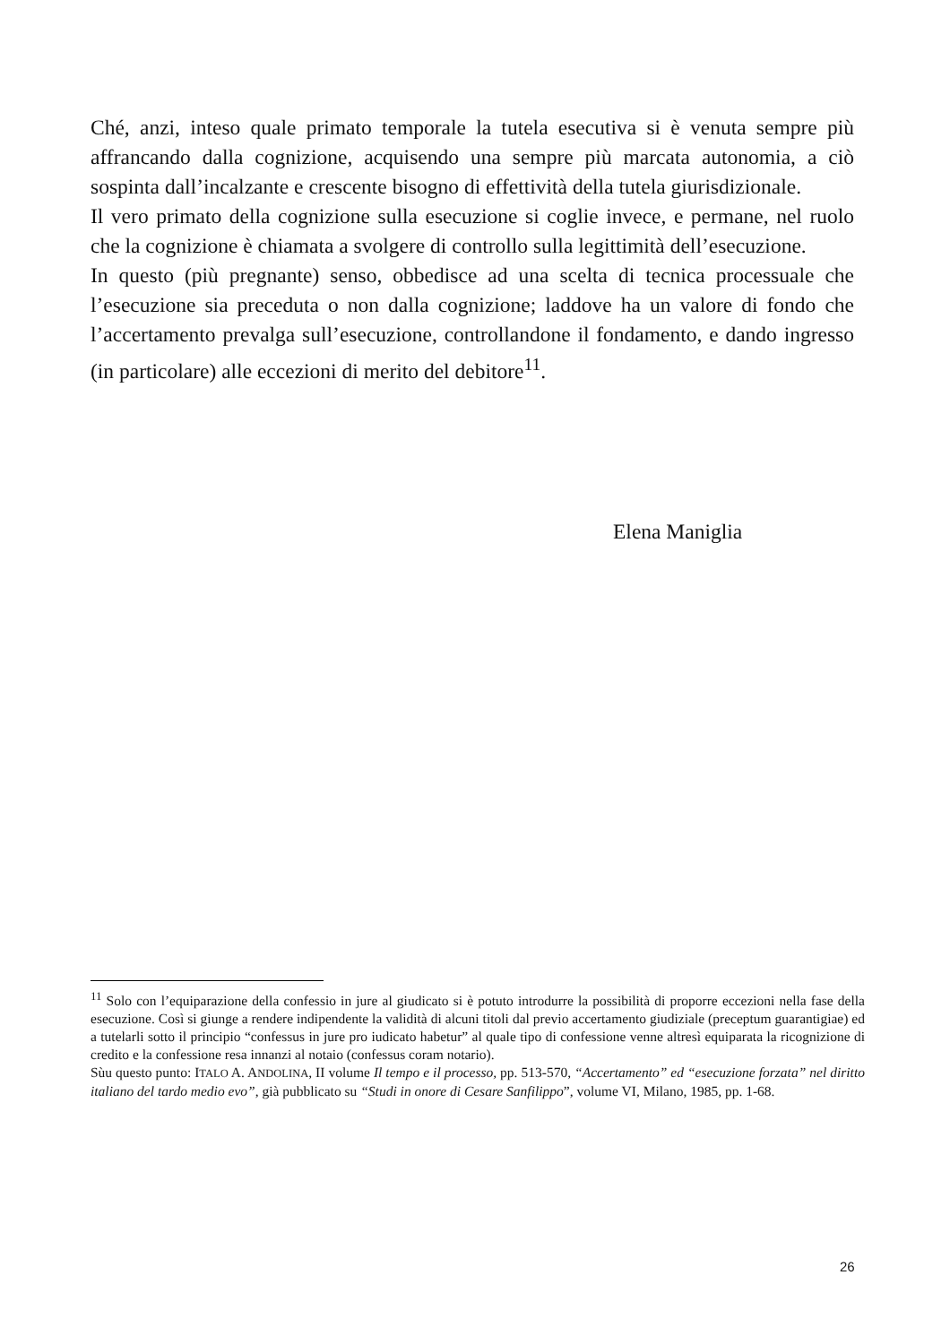Ché, anzi, inteso quale primato temporale la tutela esecutiva si è venuta sempre più affrancando dalla cognizione, acquisendo una sempre più marcata autonomia, a ciò sospinta dall’incalzante e crescente bisogno di effettività della tutela giurisdizionale.
Il vero primato della cognizione sulla esecuzione si coglie invece, e permane, nel ruolo che la cognizione è chiamata a svolgere di controllo sulla legittimità dell’esecuzione.
In questo (più pregnante) senso, obbedisce ad una scelta di tecnica processuale che l’esecuzione sia preceduta o non dalla cognizione; laddove ha un valore di fondo che l’accertamento prevalga sull’esecuzione, controllandone il fondamento, e dando ingresso (in particolare) alle eccezioni di merito del debitore<sup>11</sup>.
Elena Maniglia
<sup>11</sup> Solo con l’equiparazione della confessio in jure al giudicato si è potuto introdurre la possibilità di proporre eccezioni nella fase della esecuzione. Così si giunge a rendere indipendente la validità di alcuni titoli dal previo accertamento giudiziale (preceptum guarantigiae) ed a tutelarli sotto il principio “confessus in jure pro iudicato habetur” al quale tipo di confessione venne altresì equiparata la ricognizione di credito e la confessione resa innanzi al notaio (confessus coram notario).
Sùu questo punto: ITALO A. ANDOLINA, II volume Il tempo e il processo, pp. 513-570, “Accertamento” ed “esecuzione forzata” nel diritto italiano del tardo medio evo”, già pubblicato su “Studi in onore di Cesare Sanfilippo”, volume VI, Milano, 1985, pp. 1-68.
26